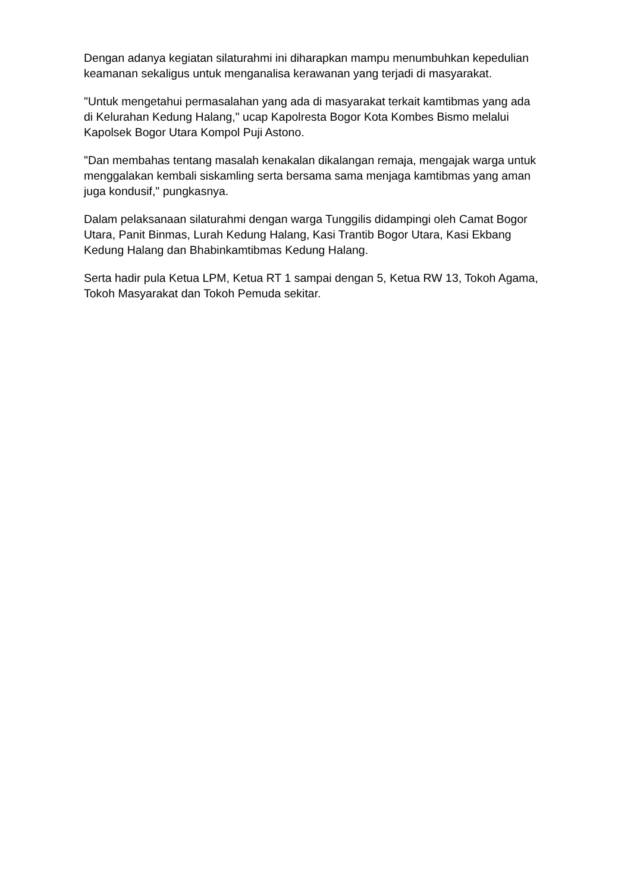Dengan adanya kegiatan silaturahmi ini diharapkan mampu menumbuhkan kepedulian keamanan sekaligus untuk menganalisa kerawanan yang terjadi di masyarakat.
"Untuk mengetahui permasalahan yang ada di masyarakat terkait kamtibmas yang ada di Kelurahan Kedung Halang," ucap Kapolresta Bogor Kota Kombes Bismo melalui Kapolsek Bogor Utara Kompol Puji Astono.
"Dan membahas tentang masalah kenakalan dikalangan remaja, mengajak warga untuk menggalakan kembali siskamling serta bersama sama menjaga kamtibmas yang aman juga kondusif," pungkasnya.
Dalam pelaksanaan silaturahmi dengan warga Tunggilis didampingi oleh Camat Bogor Utara, Panit Binmas, Lurah Kedung Halang, Kasi Trantib Bogor Utara, Kasi Ekbang Kedung Halang dan Bhabinkamtibmas Kedung Halang.
Serta hadir pula Ketua LPM, Ketua RT 1 sampai dengan 5, Ketua RW 13, Tokoh Agama, Tokoh Masyarakat dan Tokoh Pemuda sekitar.